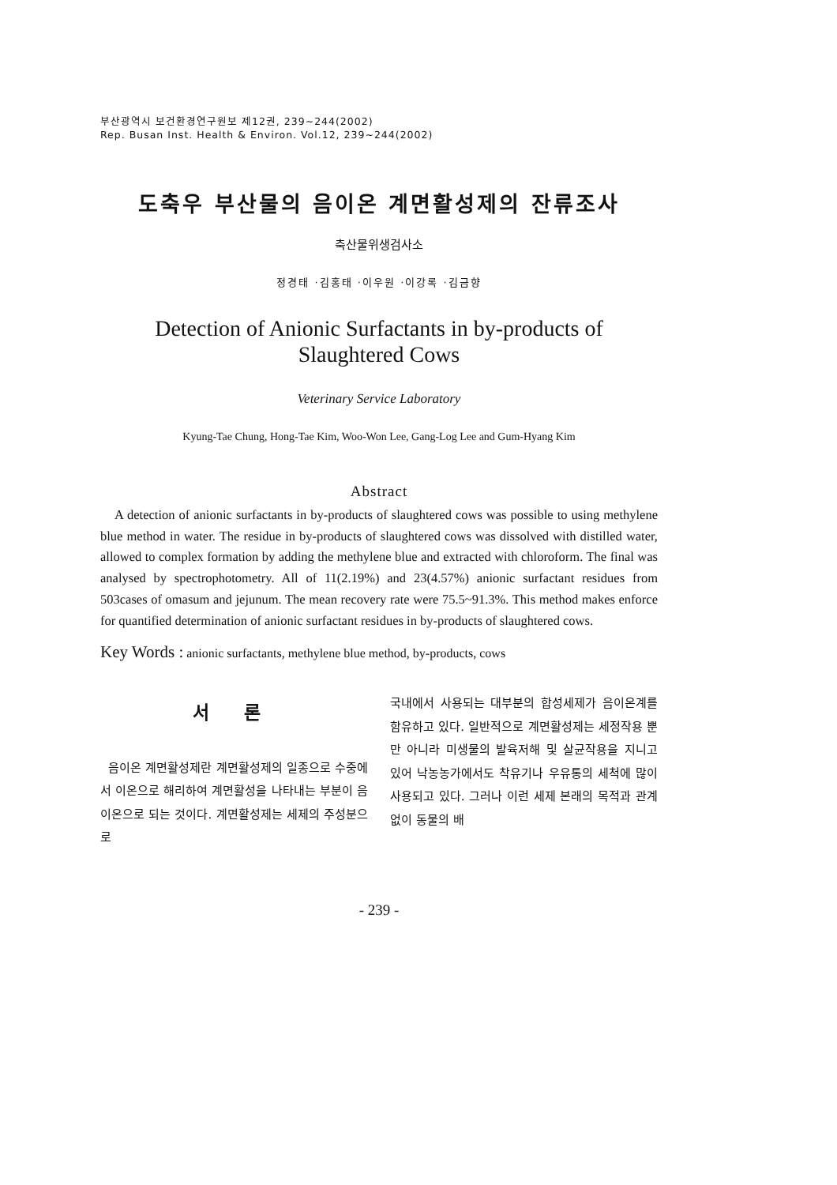부산광역시 보건환경연구원보 제12권, 239~244(2002)
Rep. Busan Inst. Health & Environ. Vol.12, 239~244(2002)
도축우 부산물의 음이온 계면활성제의 잔류조사
축산물위생검사소
정경태 ·김홍태 ·이우원 ·이강록 ·김금향
Detection of Anionic Surfactants in by-products of
Slaughtered Cows
Veterinary Service Laboratory
Kyung-Tae Chung, Hong-Tae Kim, Woo-Won Lee, Gang-Log Lee and Gum-Hyang Kim
Abstract
A detection of anionic surfactants in by-products of slaughtered cows was possible to using methylene blue method in water. The residue in by-products of slaughtered cows was dissolved with distilled water, allowed to complex formation by adding the methylene blue and extracted with chloroform. The final was analysed by spectrophotometry. All of 11(2.19%) and 23(4.57%) anionic surfactant residues from 503cases of omasum and jejunum. The mean recovery rate were 75.5~91.3%. This method makes enforce for quantified determination of anionic surfactant residues in by-products of slaughtered cows.
Key Words : anionic surfactants, methylene blue method, by-products, cows
서 론
음이온 계면활성제란 계면활성제의 일종으로 수중에서 이온으로 해리하여 계면활성을 나타내는 부분이 음이온으로 되는 것이다. 계면활성제는 세제의 주성분으로
국내에서 사용되는 대부분의 합성세제가 음이온계를 함유하고 있다. 일반적으로 계면활성제는 세정작용 뿐만 아니라 미생물의 발육저해 및 살균작용을 지니고 있어 낙농농가에서도 착유기나 우유통의 세척에 많이 사용되고 있다. 그러나 이런 세제 본래의 목적과 관계없이 동물의 배
- 239 -